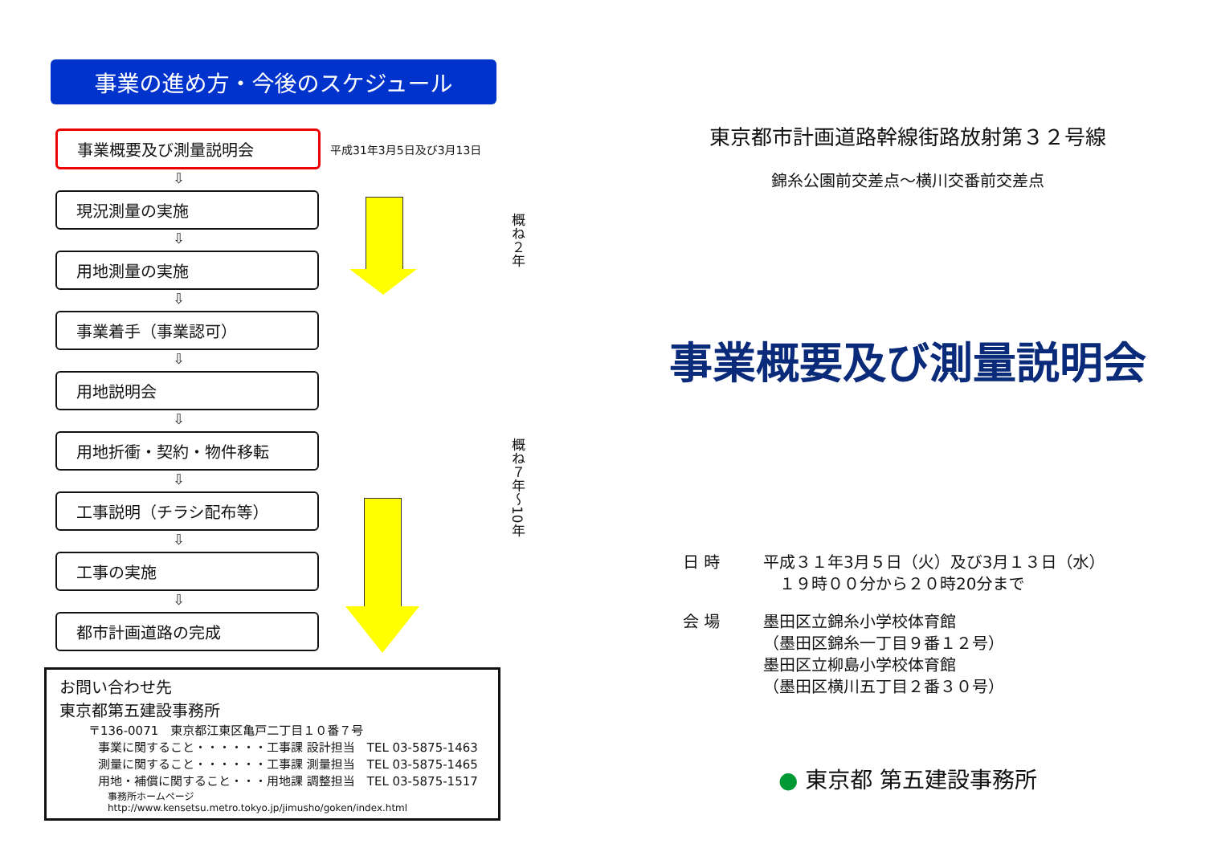事業の進め方・今後のスケジュール
事業概要及び測量説明会
平成31年3月5日及び3月13日
⇩
現況測量の実施
⇩
用地測量の実施
⇩
事業着手（事業認可）
⇩
用地説明会
⇩
用地折衝・契約・物件移転
⇩
工事説明（チラシ配布等）
⇩
工事の実施
⇩
都市計画道路の完成
お問い合わせ先
東京都第五建設事務所
〒136-0071　東京都江東区亀戸二丁目１０番７号
事業に関すること・・・・・・工事課 設計担当　TEL 03-5875-1463
測量に関すること・・・・・・工事課 測量担当　TEL 03-5875-1465
用地・補償に関すること・・・用地課 調整担当　TEL 03-5875-1517
事務所ホームページ　http://www.kensetsu.metro.tokyo.jp/jimusho/goken/index.html
概ね２年
概ね７年〜10年
東京都市計画道路幹線街路放射第３２号線
錦糸公園前交差点〜横川交番前交差点
事業概要及び測量説明会
日 時 平成３１年3月５日（火）及び3月１３日（水）
　１９時００分から２０時20分まで
会 場 墨田区立錦糸小学校体育館
（墨田区錦糸一丁目９番１２号）
墨田区立柳島小学校体育館
（墨田区横川五丁目２番３０号）
● 東京都 第五建設事務所